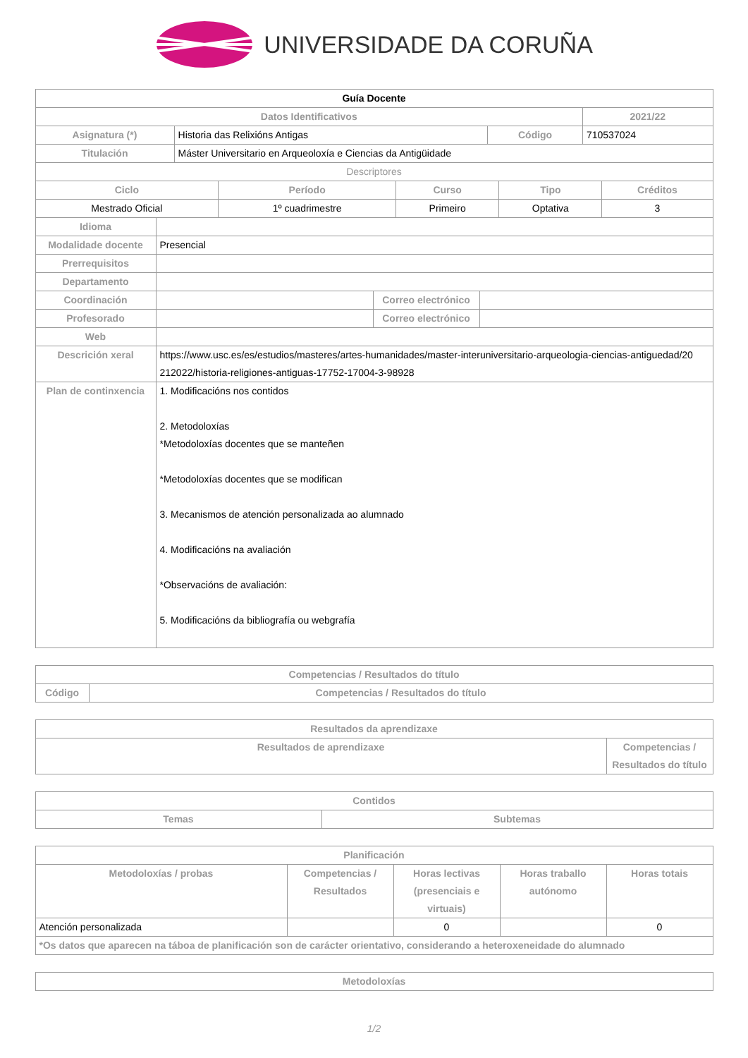UNIVERSIDADE DA CORUÑA
| Guía Docente | | | |
| Datos Identificativos | | | 2021/22 |
| Asignatura (*) | Historia das Relixións Antigas | Código | 710537024 |
| Titulación | Máster Universitario en Arqueoloxía e Ciencias da Antigüidade | | |
| Descriptores | | | |
| Ciclo | Período | Curso | Tipo | Créditos |
| --- | --- | --- | --- | --- |
| Mestrado Oficial | 1º cuadrimestre | Primeiro | Optativa | 3 |
| Idioma | | | |
| Modalidade docente | Presencial | | |
| Prerrequisitos | | | |
| Departamento | | | |
| Coordinación | | Correo electrónico | |
| Profesorado | | Correo electrónico | |
| Web | | | |
| Descrición xeral | https://www.usc.es/es/estudios/masteres/artes-humanidades/master-interuniversitario-arqueologia-ciencias-antiguedad/20 212022/historia-religiones-antiguas-17752-17004-3-98928 | | |
| Plan de continxencia | 1. Modificacións nos contidos 2. Metodoloxías *Metodoloxías docentes que se manteñen *Metodoloxías docentes que se modifican 3. Mecanismos de atención personalizada ao alumnado 4. Modificacións na avaliación *Observacións de avaliación: 5. Modificacións da bibliografía ou webgrafía | | |
| Competencias / Resultados do título | |
| --- | --- |
| Código | Competencias / Resultados do título |
| Resultados da aprendizaxe | |
| --- | --- |
| Resultados de aprendizaxe | Competencias / Resultados do título |
| Contidos | |
| --- | --- |
| Temas | Subtemas |
| Planificación | | | | |
| --- | --- | --- | --- | --- |
| Metodoloxías / probas | Competencias / Resultados | Horas lectivas (presenciais e virtuais) | Horas traballo autónomo | Horas totais |
| Atención personalizada | | 0 | | 0 |
| *Os datos que aparecen na táboa de planificación son de carácter orientativo, considerando a heteroxeneidade do alumnado | | | | |
| Metodoloxías |
| --- |
1/2